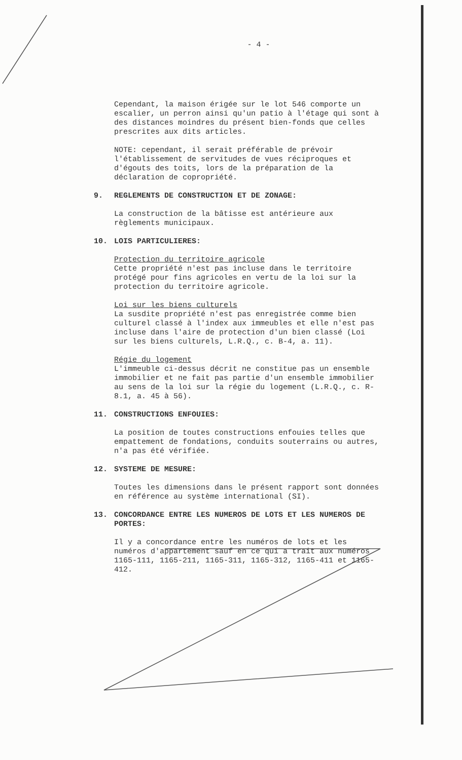- 4 -
Cependant, la maison érigée sur le lot 546 comporte un escalier, un perron ainsi qu'un patio à l'étage qui sont à des distances moindres du présent bien-fonds que celles prescrites aux dits articles.
NOTE: cependant, il serait préférable de prévoir l'établissement de servitudes de vues réciproques et d'égouts des toits, lors de la préparation de la déclaration de copropriété.
9. REGLEMENTS DE CONSTRUCTION ET DE ZONAGE:
La construction de la bâtisse est antérieure aux règlements municipaux.
10. LOIS PARTICULIERES:
Protection du territoire agricole
Cette propriété n'est pas incluse dans le territoire protégé pour fins agricoles en vertu de la loi sur la protection du territoire agricole.
Loi sur les biens culturels
La susdite propriété n'est pas enregistrée comme bien culturel classé à l'index aux immeubles et elle n'est pas incluse dans l'aire de protection d'un bien classé (Loi sur les biens culturels, L.R.Q., c. B-4, a. 11).
Régie du logement
L'immeuble ci-dessus décrit ne constitue pas un ensemble immobilier et ne fait pas partie d'un ensemble immobilier au sens de la loi sur la régie du logement (L.R.Q., c. R-8.1, a. 45 à 56).
11. CONSTRUCTIONS ENFOUIES:
La position de toutes constructions enfouies telles que empattement de fondations, conduits souterrains ou autres, n'a pas été vérifiée.
12. SYSTEME DE MESURE:
Toutes les dimensions dans le présent rapport sont données en référence au système international (SI).
13. CONCORDANCE ENTRE LES NUMEROS DE LOTS ET LES NUMEROS DE PORTES:
Il y a concordance entre les numéros de lots et les numéros d'appartement sauf en ce qui a trait aux numéros 1165-111, 1165-211, 1165-311, 1165-312, 1165-411 et 1165-412.